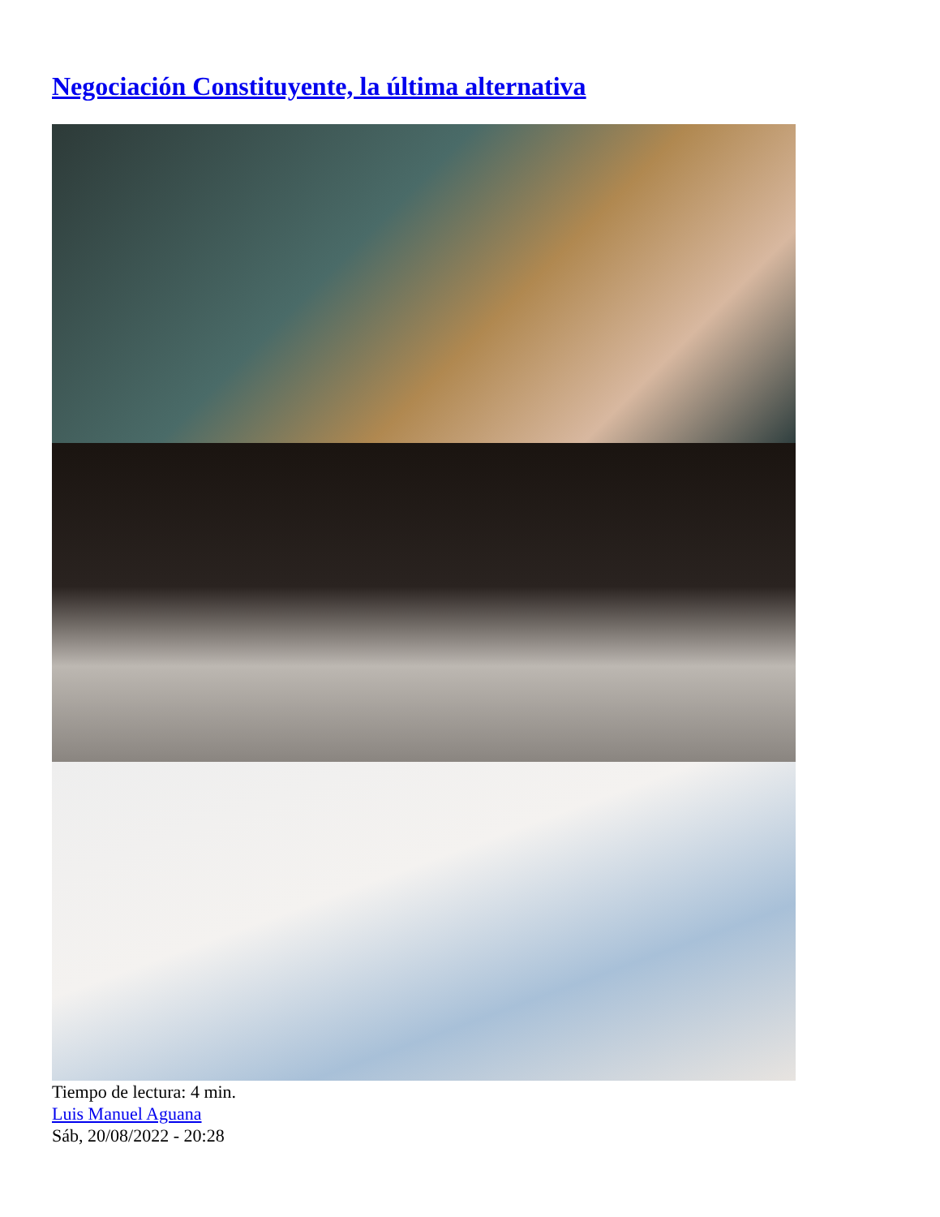Negociación Constituyente, la última alternativa
Tiempo de lectura: 4 min.
Luis Manuel Aguana
Sáb, 20/08/2022 - 20:28